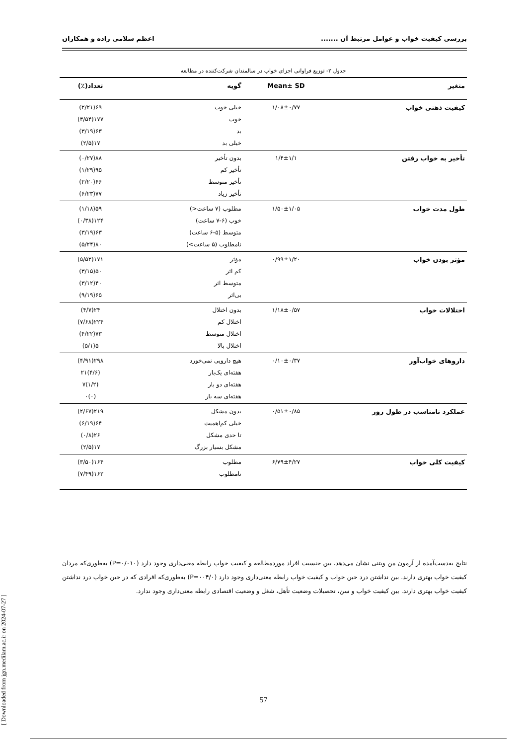بررسی کیفیت خواب و عوامل مرتبط آن ....... اعظم سلامی زاده و همکاران
جدول ۲- توزیع فراوانی اجزای خواب در سالمندان شرکت‌کننده در مطالعه
| متغیر | Mean± SD | گویه | تعداد(٪) |
| --- | --- | --- | --- |
| کیفیت ذهنی خواب | ۱/۰۸±۰/۷۷ | خیلی خوب | ۶۹(۲/۲۱) |
| | | خوب | ۱۷۷(۳/۵۴) |
| | | بد | ۶۳(۳/۱۹) |
| | | خیلی بد | ۱۷(۲/۵) |
| تأخیر به خواب رفتن | ۱/۴±۱/۱ | بدون تأخیر | ۸۸(۰/۲۷) |
| | | تأخیر کم | ۹۵(۱/۲۹) |
| | | تأخیر متوسط | ۶۶(۲/۲۰) |
| | | تأخیر زیاد | ۷۷(۶/۲۳) |
| طول مدت خواب | ۱/۵۰±۱/۰۵ | مطلوب (۷ ساعت<) | ۵۹(۱/۱۸) |
| | | خوب (۶-۷ ساعت) | ۱۲۴(۰/۳۸) |
| | | متوسط (۵-۶ ساعت) | ۶۳(۳/۱۹) |
| | | نامطلوب (۵ ساعت>) | ۸۰(۵/۲۴) |
| مؤثر بودن خواب | ۰/۹۹±۱/۲۰ | مؤثر | ۱۷۱(۵/۵۲) |
| | | کم اثر | ۵۰(۳/۱۵) |
| | | متوسط اثر | ۴۰(۳/۱۲) |
| | | بی‌اثر | ۶۵(۹/۱۹) |
| اختلالات خواب | ۱/۱۸±۰/۵۷ | بدون اختلال | ۲۴(۴/۷) |
| | | اختلال کم | ۲۲۴(۷/۶۸) |
| | | اختلال متوسط | ۷۳(۴/۲۲) |
| | | اختلال بالا | ۵(۵/۱) |
| داروهای خواب‌آور | ۰/۱۰±۰/۳۷ | هیچ دارویی نمی‌خورد | ۲۹۸(۴/۹۱) |
| | | هفته‌ای یک‌بار | (۴/۶)۲۱ |
| | | هفته‌ای دو بار | (۱/۲)۷ |
| | | هفته‌ای سه بار | (۰)۰ |
| عملکرد نامناسب در طول روز | ۰/۵۱±۰/۸۵ | بدون مشکل | ۲۱۹(۲/۶۷) |
| | | خیلی کم‌اهمیت | ۶۴(۶/۱۹) |
| | | تا حدی مشکل | ۲۶(۰/۸) |
| | | مشکل بسیار بزرگ | ۱۷(۲/۵) |
| کیفیت کلی خواب | ۶/۷۹±۴/۲۷ | مطلوب | ۱۶۴(۳/۵۰) |
| | | نامطلوب | ۱۶۲(۷/۴۹) |
نتایج به‌دست‌آمده از آزمون من ویتنی نشان می‌دهد، بین جنسیت افراد موردمطالعه و کیفیت خواب رابطه معنی‌داری وجود دارد (P=۰/۰۱۰) به‌طوری‌که مردان کیفیت خواب بهتری دارند. بین نداشتن درد حین خواب و کیفیت خواب رابطه معنی‌داری وجود دارد (P=۰۰۴/۰) به‌طوری‌که افرادی که در حین خواب درد نداشتن کیفیت خواب بهتری دارند. بین کیفیت خواب و سن، تحصیلات وضعیت تأهل، شغل و وضعیت اقتصادی رابطه معنی‌داری وجود ندارد.
[ Downloaded from jgn.medilam.ac.ir on 2024-07-27 ]
57